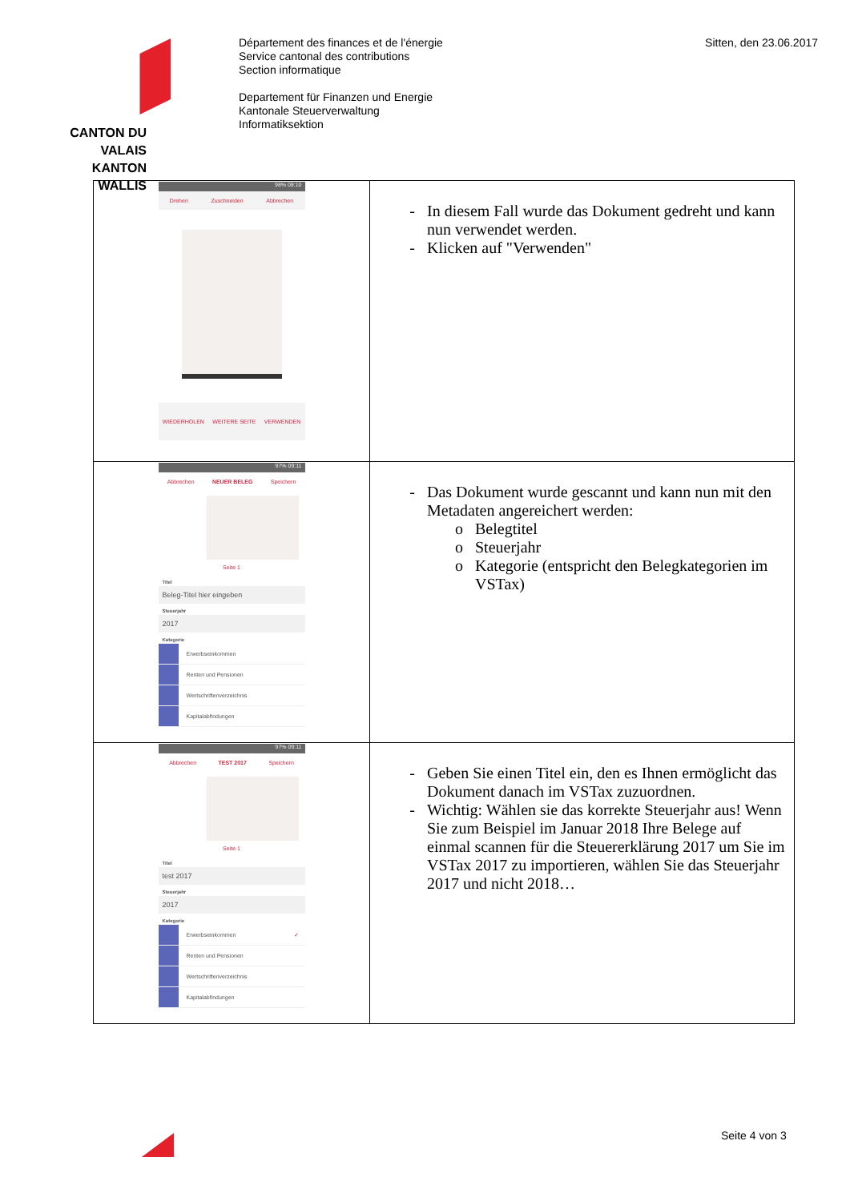CANTON DU VALAIS
KANTON WALLIS
Département des finances et de l'énergie
Service cantonal des contributions
Section informatique
Departement für Finanzen und Energie
Kantonale Steuerverwaltung
Informatiksektion
Sitten, den 23.06.2017
| 98% 09:10 Drehen Zuschneiden Abbrechen WIEDERHOLEN WEITERE SEITE VERWENDEN | In diesem Fall wurde das Dokument gedreht und kann nun verwendet werden. Klicken auf "Verwenden" |
| 97% 09:11 Abbrechen NEUER BELEG Speichern Seite 1 Titel Beleg-Titel hier eingeben Steuerjahr 2017 Kategorie Erwerbseinkommen Renten und Pensionen Wertschriftenverzeichnis Kapitalabfindungen | Das Dokument wurde gescannt und kann nun mit den Metadaten angereichert werden: Belegtitel Steuerjahr Kategorie (entspricht den Belegkategorien im VSTax) |
| 97% 09:11 Abbrechen TEST 2017 Speichern Seite 1 Titel test 2017 Steuerjahr 2017 Kategorie Erwerbseinkommen ✓ Renten und Pensionen Wertschriftenverzeichnis Kapitalabfindungen | Geben Sie einen Titel ein, den es Ihnen ermöglicht das Dokument danach im VSTax zuzuordnen. Wichtig: Wählen sie das korrekte Steuerjahr aus! Wenn Sie zum Beispiel im Januar 2018 Ihre Belege auf einmal scannen für die Steuererklärung 2017 um Sie im VSTax 2017 zu importieren, wählen Sie das Steuerjahr 2017 und nicht 2018… |
Seite 4 von 3